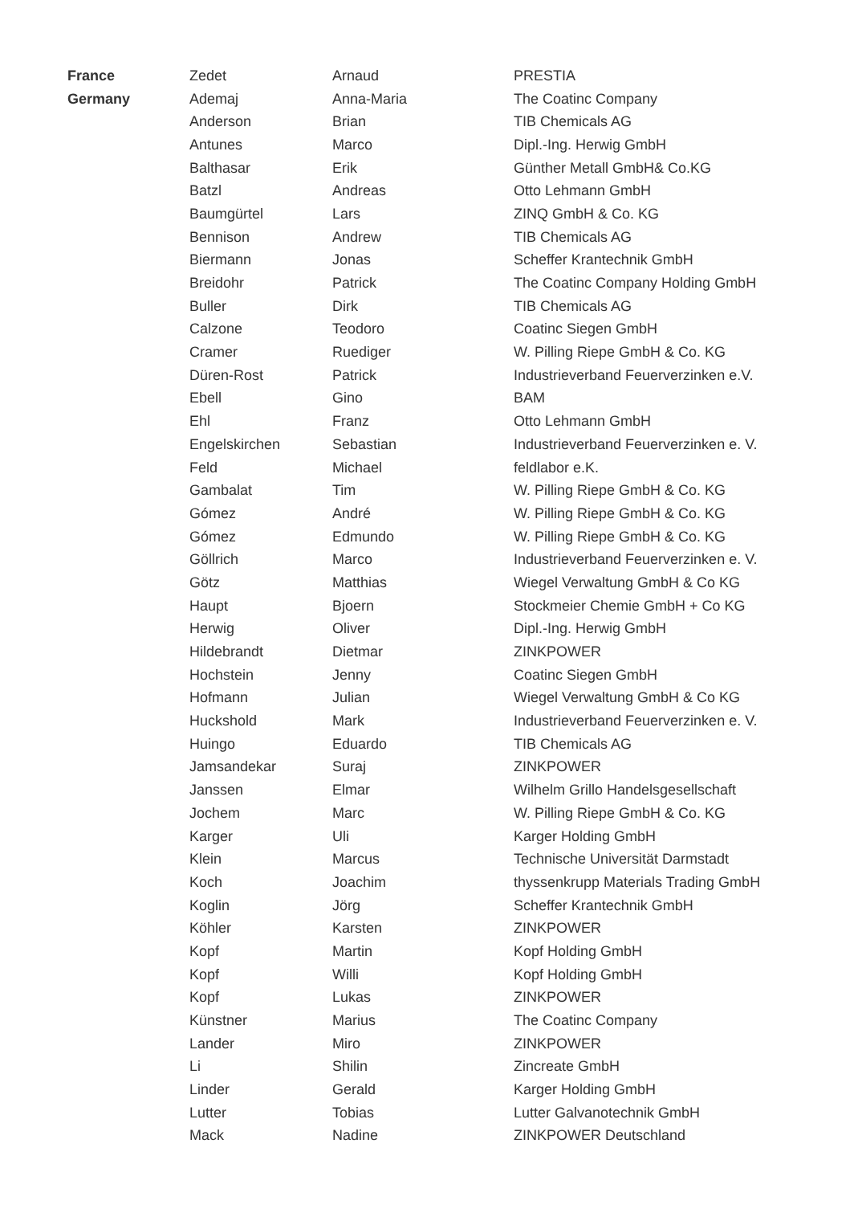| France | Zedet | Arnaud | PRESTIA |
| Germany | Ademaj | Anna-Maria | The Coatinc Company |
| | Anderson | Brian | TIB Chemicals AG |
| | Antunes | Marco | Dipl.-Ing. Herwig GmbH |
| | Balthasar | Erik | Günther Metall GmbH& Co.KG |
| | Batzl | Andreas | Otto Lehmann GmbH |
| | Baumgürtel | Lars | ZINQ GmbH & Co. KG |
| | Bennison | Andrew | TIB Chemicals AG |
| | Biermann | Jonas | Scheffer Krantechnik GmbH |
| | Breidohr | Patrick | The Coatinc Company Holding GmbH |
| | Buller | Dirk | TIB Chemicals AG |
| | Calzone | Teodoro | Coatinc Siegen GmbH |
| | Cramer | Ruediger | W. Pilling Riepe GmbH & Co. KG |
| | Düren-Rost | Patrick | Industrieverband Feuerverzinken e.V. |
| | Ebell | Gino | BAM |
| | Ehl | Franz | Otto Lehmann GmbH |
| | Engelskirchen | Sebastian | Industrieverband Feuerverzinken e. V. |
| | Feld | Michael | feldlabor e.K. |
| | Gambalat | Tim | W. Pilling Riepe GmbH & Co. KG |
| | Gómez | André | W. Pilling Riepe GmbH & Co. KG |
| | Gómez | Edmundo | W. Pilling Riepe GmbH & Co. KG |
| | Göllrich | Marco | Industrieverband Feuerverzinken e. V. |
| | Götz | Matthias | Wiegel Verwaltung GmbH & Co KG |
| | Haupt | Bjoern | Stockmeier Chemie GmbH + Co KG |
| | Herwig | Oliver | Dipl.-Ing. Herwig GmbH |
| | Hildebrandt | Dietmar | ZINKPOWER |
| | Hochstein | Jenny | Coatinc Siegen GmbH |
| | Hofmann | Julian | Wiegel Verwaltung GmbH & Co KG |
| | Huckshold | Mark | Industrieverband Feuerverzinken e. V. |
| | Huingo | Eduardo | TIB Chemicals AG |
| | Jamsandekar | Suraj | ZINKPOWER |
| | Janssen | Elmar | Wilhelm Grillo Handelsgesellschaft |
| | Jochem | Marc | W. Pilling Riepe GmbH & Co. KG |
| | Karger | Uli | Karger Holding GmbH |
| | Klein | Marcus | Technische Universität Darmstadt |
| | Koch | Joachim | thyssenkrupp Materials Trading GmbH |
| | Koglin | Jörg | Scheffer Krantechnik GmbH |
| | Köhler | Karsten | ZINKPOWER |
| | Kopf | Martin | Kopf Holding GmbH |
| | Kopf | Willi | Kopf Holding GmbH |
| | Kopf | Lukas | ZINKPOWER |
| | Künstner | Marius | The Coatinc Company |
| | Lander | Miro | ZINKPOWER |
| | Li | Shilin | Zincreate GmbH |
| | Linder | Gerald | Karger Holding GmbH |
| | Lutter | Tobias | Lutter Galvanotechnik GmbH |
| | Mack | Nadine | ZINKPOWER Deutschland |